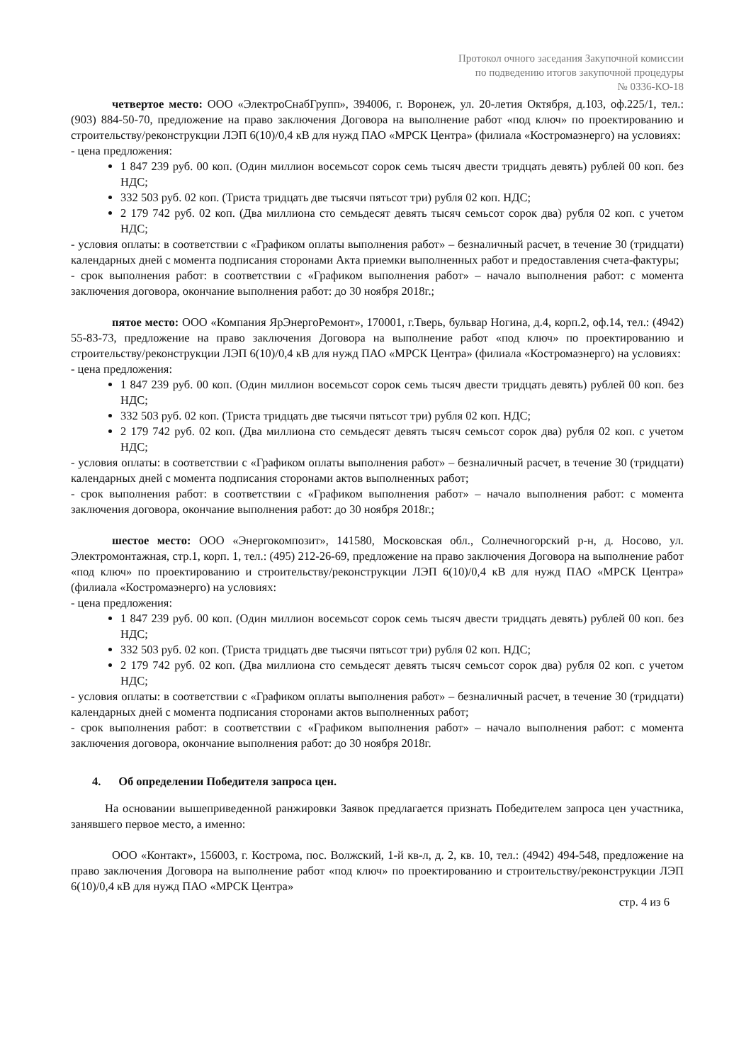Протокол очного заседания Закупочной комиссии
по подведению итогов закупочной процедуры
№ 0336-КО-18
четвертое место: ООО «ЭлектроСнабГрупп», 394006, г. Воронеж, ул. 20-летия Октября, д.103, оф.225/1, тел.: (903) 884-50-70, предложение на право заключения Договора на выполнение работ «под ключ» по проектированию и строительству/реконструкции ЛЭП 6(10)/0,4 кВ для нужд ПАО «МРСК Центра» (филиала «Костромаэнерго) на условиях:
- цена предложения:
1 847 239 руб. 00 коп. (Один миллион восемьсот сорок семь тысяч двести тридцать девять) рублей 00 коп. без НДС;
332 503 руб. 02 коп. (Триста тридцать две тысячи пятьсот три) рубля 02 коп. НДС;
2 179 742 руб. 02 коп. (Два миллиона сто семьдесят девять тысяч семьсот сорок два) рубля 02 коп. с учетом НДС;
- условия оплаты: в соответствии с «Графиком оплаты выполнения работ» – безналичный расчет, в течение 30 (тридцати) календарных дней с момента подписания сторонами Акта приемки выполненных работ и предоставления счета-фактуры;
- срок выполнения работ: в соответствии с «Графиком выполнения работ» – начало выполнения работ: с момента заключения договора, окончание выполнения работ: до 30 ноября 2018г.;
пятое место: ООО «Компания ЯрЭнергоРемонт», 170001, г.Тверь, бульвар Ногина, д.4, корп.2, оф.14, тел.: (4942) 55-83-73, предложение на право заключения Договора на выполнение работ «под ключ» по проектированию и строительству/реконструкции ЛЭП 6(10)/0,4 кВ для нужд ПАО «МРСК Центра» (филиала «Костромаэнерго) на условиях:
- цена предложения:
1 847 239 руб. 00 коп. (Один миллион восемьсот сорок семь тысяч двести тридцать девять) рублей 00 коп. без НДС;
332 503 руб. 02 коп. (Триста тридцать две тысячи пятьсот три) рубля 02 коп. НДС;
2 179 742 руб. 02 коп. (Два миллиона сто семьдесят девять тысяч семьсот сорок два) рубля 02 коп. с учетом НДС;
- условия оплаты: в соответствии с «Графиком оплаты выполнения работ» – безналичный расчет, в течение 30 (тридцати) календарных дней с момента подписания сторонами актов выполненных работ;
- срок выполнения работ: в соответствии с «Графиком выполнения работ» – начало выполнения работ: с момента заключения договора, окончание выполнения работ: до 30 ноября 2018г.;
шестое место: ООО «Энергокомпозит», 141580, Московская обл., Солнечногорский р-н, д. Носово, ул. Электромонтажная, стр.1, корп. 1, тел.: (495) 212-26-69, предложение на право заключения Договора на выполнение работ «под ключ» по проектированию и строительству/реконструкции ЛЭП 6(10)/0,4 кВ для нужд ПАО «МРСК Центра» (филиала «Костромаэнерго) на условиях:
- цена предложения:
1 847 239 руб. 00 коп. (Один миллион восемьсот сорок семь тысяч двести тридцать девять) рублей 00 коп. без НДС;
332 503 руб. 02 коп. (Триста тридцать две тысячи пятьсот три) рубля 02 коп. НДС;
2 179 742 руб. 02 коп. (Два миллиона сто семьдесят девять тысяч семьсот сорок два) рубля 02 коп. с учетом НДС;
- условия оплаты: в соответствии с «Графиком оплаты выполнения работ» – безналичный расчет, в течение 30 (тридцати) календарных дней с момента подписания сторонами актов выполненных работ;
- срок выполнения работ: в соответствии с «Графиком выполнения работ» – начало выполнения работ: с момента заключения договора, окончание выполнения работ: до 30 ноября 2018г.
4. Об определении Победителя запроса цен.
На основании вышеприведенной ранжировки Заявок предлагается признать Победителем запроса цен участника, занявшего первое место, а именно:
ООО «Контакт», 156003, г. Кострома, пос. Волжский, 1-й кв-л, д. 2, кв. 10, тел.: (4942) 494-548, предложение на право заключения Договора на выполнение работ «под ключ» по проектированию и строительству/реконструкции ЛЭП 6(10)/0,4 кВ для нужд ПАО «МРСК Центра»
стр. 4 из 6